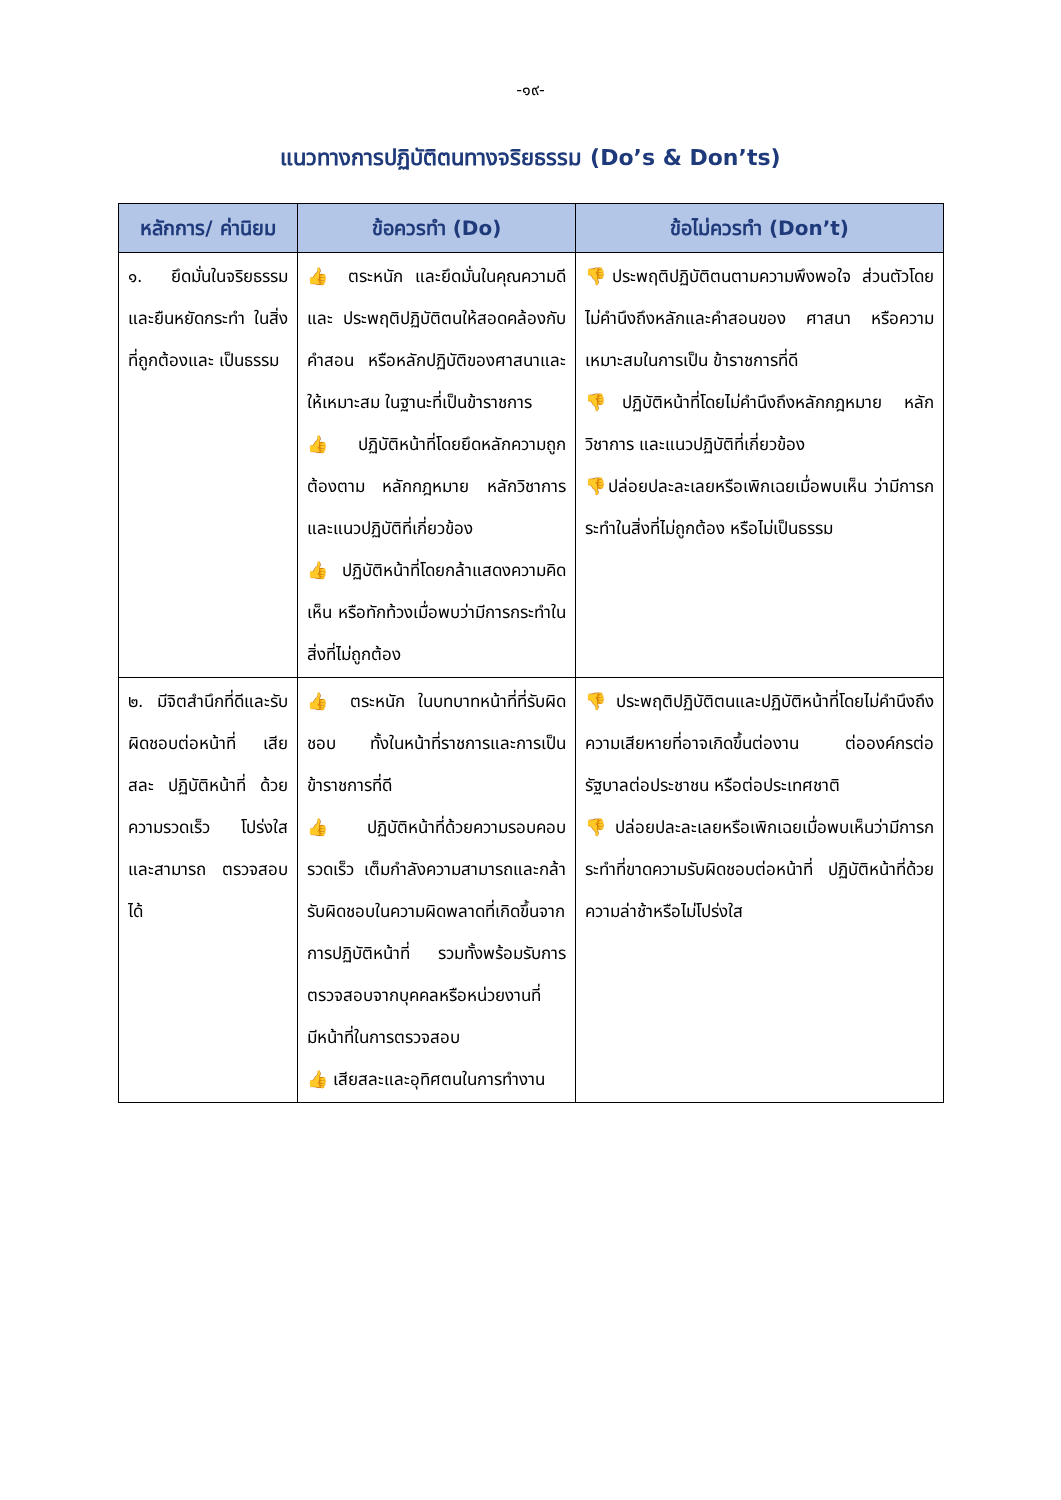-๑๙-
แนวทางการปฏิบัติตนทางจริยธรรม (Do’s & Don’ts)
| หลักการ/ ค่านิยม | ข้อควรทำ (Do) | ข้อไม่ควรทำ (Don’t) |
| --- | --- | --- |
| ๑. ยึดมั่นในจริยธรรม และยืนหยัดกระทำ ในสิ่งที่ถูกต้องและ เป็นธรรม | 👍 ตระหนัก และยึดมั่นในคุณความดี และ ประพฤติปฏิบัติตนให้สอดคล้องกับคำสอน หรือหลักปฏิบัติของศาสนาและให้เหมาะสม ในฐานะที่เป็นข้าราชการ 👍 ปฏิบัติหน้าที่โดยยึดหลักความถูกต้องตาม หลักกฎหมาย หลักวิชาการ และแนวปฏิบัติที่เกี่ยวข้อง 👍 ปฏิบัติหน้าที่โดยกล้าแสดงความคิดเห็น หรือทักท้วงเมื่อพบว่ามีการกระทำในสิ่งที่ไม่ถูกต้อง | 👎 ประพฤติปฏิบัติตนตามความพึงพอใจ ส่วนตัวโดยไม่คำนึงถึงหลักและคำสอนของ ศาสนา หรือความเหมาะสมในการเป็น ข้าราชการที่ดี 👎 ปฏิบัติหน้าที่โดยไม่คำนึงถึงหลักกฎหมาย หลักวิชาการ และแนวปฏิบัติที่เกี่ยวข้อง 👎 ปล่อยปละละเลยหรือเพิกเฉยเมื่อพบเห็น ว่ามีการกระทำในสิ่งที่ไม่ถูกต้อง หรือไม่เป็นธรรม |
| ๒. มีจิตสำนึกที่ดีและรับผิดชอบต่อหน้าที่ เสียสละ ปฏิบัติหน้าที่ ด้วยความรวดเร็ว โปร่งใส และสามารถ ตรวจสอบได้ | 👍 ตระหนัก ในบทบาทหน้าที่ที่รับผิดชอบ ทั้งในหน้าที่ราชการและการเป็นข้าราชการที่ดี 👍 ปฏิบัติหน้าที่ด้วยความรอบคอบ รวดเร็ว เต็มกำลังความสามารถและกล้ารับผิดชอบในความผิดพลาดที่เกิดขึ้นจากการปฏิบัติหน้าที่ รวมทั้งพร้อมรับการตรวจสอบจากบุคคลหรือหน่วยงานที่มีหน้าที่ในการตรวจสอบ 👍 เสียสละและอุทิศตนในการทำงาน | 👎 ประพฤติปฏิบัติตนและปฏิบัติหน้าที่โดยไม่คำนึงถึงความเสียหายที่อาจเกิดขึ้นต่องาน ต่อองค์กรต่อรัฐบาลต่อประชาชน หรือต่อประเทศชาติ 👎 ปล่อยปละละเลยหรือเพิกเฉยเมื่อพบเห็นว่ามีการกระทำที่ขาดความรับผิดชอบต่อหน้าที่ ปฏิบัติหน้าที่ด้วยความล่าช้าหรือไม่โปร่งใส |